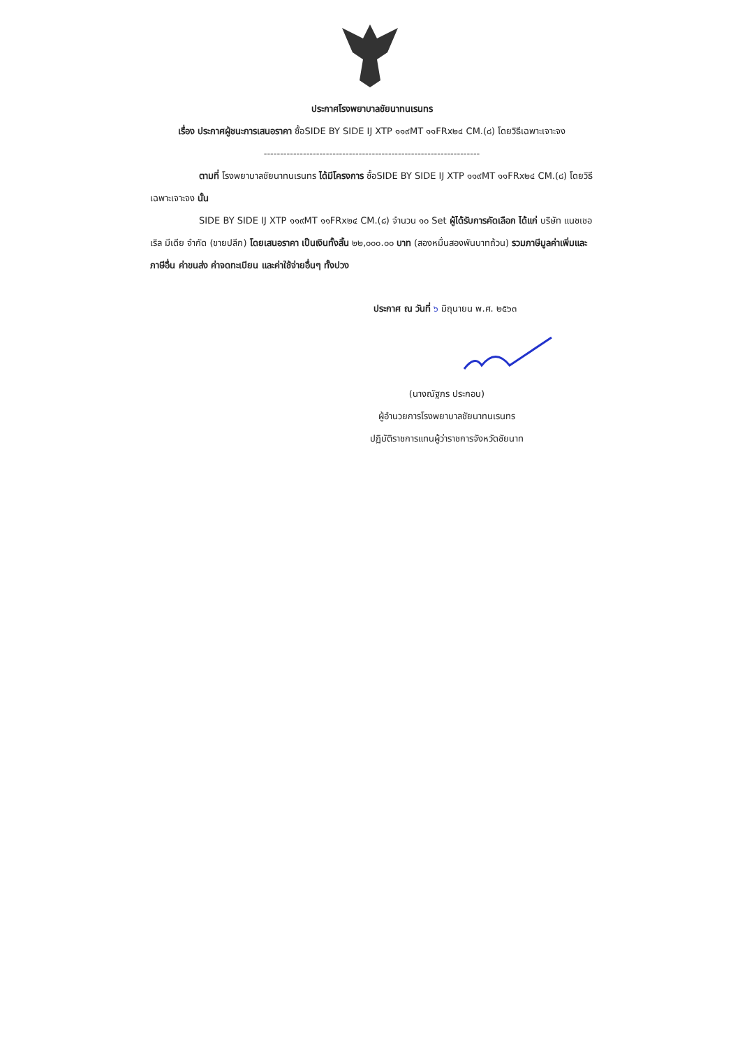ประกาศโรงพยาบาลชัยนาทนเรนทร
เรื่อง ประกาศผู้ชนะการเสนอราคา ซื้อSIDE BY SIDE IJ XTP ๑๑๙MT ๑๑FRx๒๔ CM.(๘) โดยวิธีเฉพาะเจาะจง
------------------------------------------------------------------
ตามที่ โรงพยาบาลชัยนาทนเรนทร ได้มีโครงการ ซื้อSIDE BY SIDE IJ XTP ๑๑๙MT ๑๑FRx๒๔ CM.(๘) โดยวิธีเฉพาะเจาะจง นั้น
SIDE BY SIDE IJ XTP ๑๑๙MT ๑๑FRx๒๔ CM.(๘) จำนวน ๑๐ Set ผู้ได้รับการคัดเลือก ได้แก่ บริษัท แนชเชอเริล มีเดีย จำกัด (ขายปลีก) โดยเสนอราคา เป็นเงินทั้งสิ้น ๒๒,๐๐๐.๐๐ บาท (สองหมื่นสองพันบาทถ้วน) รวมภาษีมูลค่าเพิ่มและภาษีอื่น ค่าขนส่ง ค่าจดทะเบียน และค่าใช้จ่ายอื่นๆ ทั้งปวง
ประกาศ ณ วันที่ ๖ มิถุนายน พ.ศ. ๒๕๖๓
(นางณัฐภร ประกอบ)
ผู้อำนวยการโรงพยาบาลชัยนาทนเรนทร
ปฏิบัติราชการแทนผู้ว่าราชการจังหวัดชัยนาท